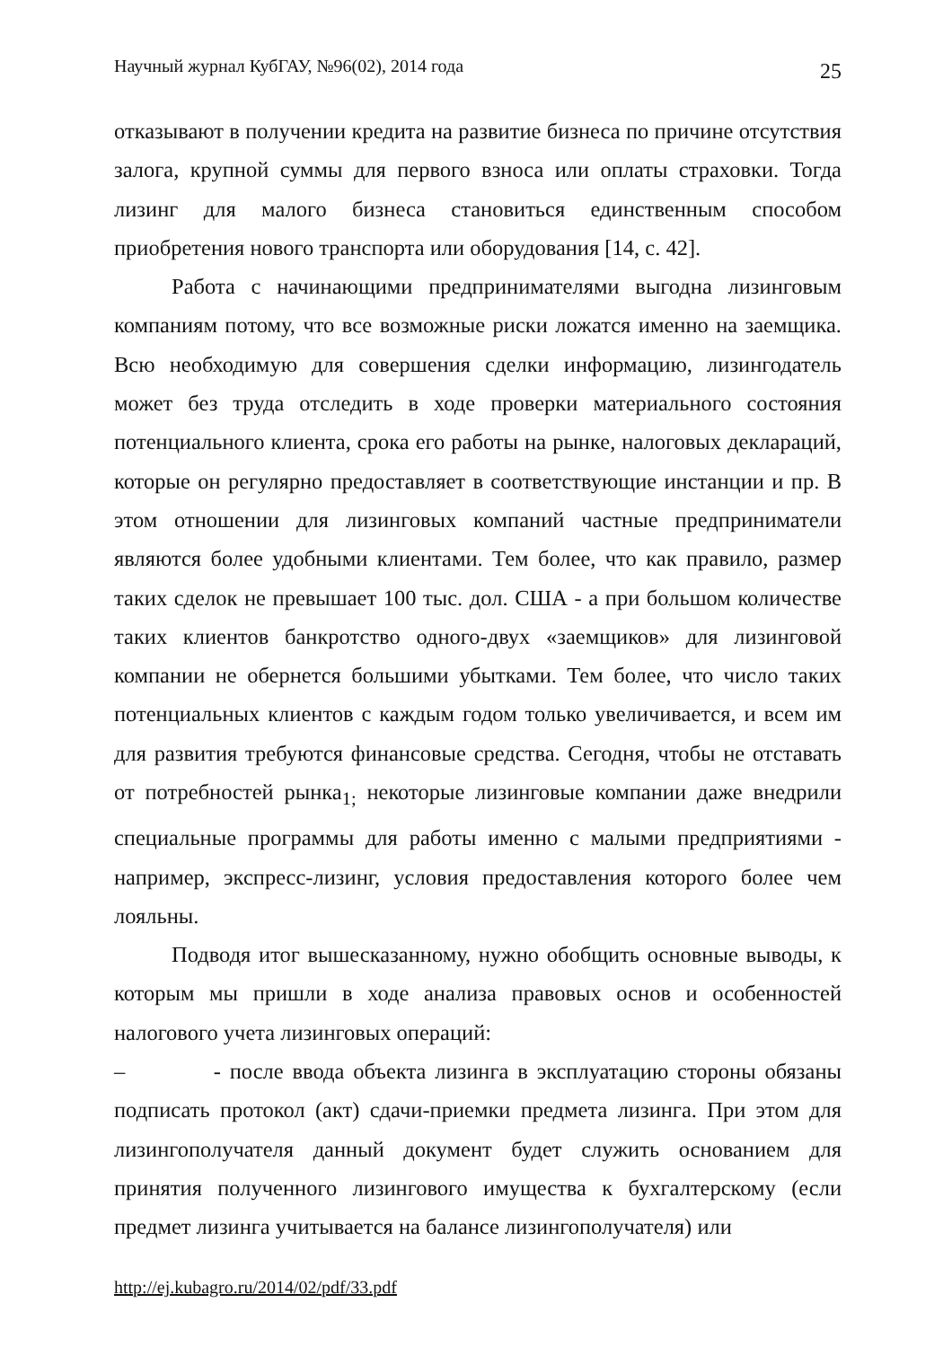Научный журнал КубГАУ, №96(02), 2014 года 25
отказывают в получении кредита на развитие бизнеса по причине отсутствия залога, крупной суммы для первого взноса или оплаты страховки. Тогда лизинг для малого бизнеса становиться единственным способом приобретения нового транспорта или оборудования [14, с. 42].
Работа с начинающими предпринимателями выгодна лизинговым компаниям потому, что все возможные риски ложатся именно на заемщика. Всю необходимую для совершения сделки информацию, лизингодатель может без труда отследить в ходе проверки материального состояния потенциального клиента, срока его работы на рынке, налоговых деклараций, которые он регулярно предоставляет в соответствующие инстанции и пр. В этом отношении для лизинговых компаний частные предприниматели являются более удобными клиентами. Тем более, что как правило, размер таких сделок не превышает 100 тыс. дол. США - а при большом количестве таких клиентов банкротство одного-двух «заемщиков» для лизинговой компании не обернется большими убытками. Тем более, что число таких потенциальных клиентов с каждым годом только увеличивается, и всем им для развития требуются финансовые средства. Сегодня, чтобы не отставать от потребностей рынка<sub>1;</sub> некоторые лизинговые компании даже внедрили специальные программы для работы именно с малыми предприятиями - например, экспресс-лизинг, условия предоставления которого более чем лояльны.
Подводя итог вышесказанному, нужно обобщить основные выводы, к которым мы пришли в ходе анализа правовых основ и особенностей налогового учета лизинговых операций:
– - после ввода объекта лизинга в эксплуатацию стороны обязаны подписать протокол (акт) сдачи-приемки предмета лизинга. При этом для лизингополучателя данный документ будет служить основанием для принятия полученного лизингового имущества к бухгалтерскому (если предмет лизинга учитывается на балансе лизингополучателя) или
http://ej.kubagro.ru/2014/02/pdf/33.pdf